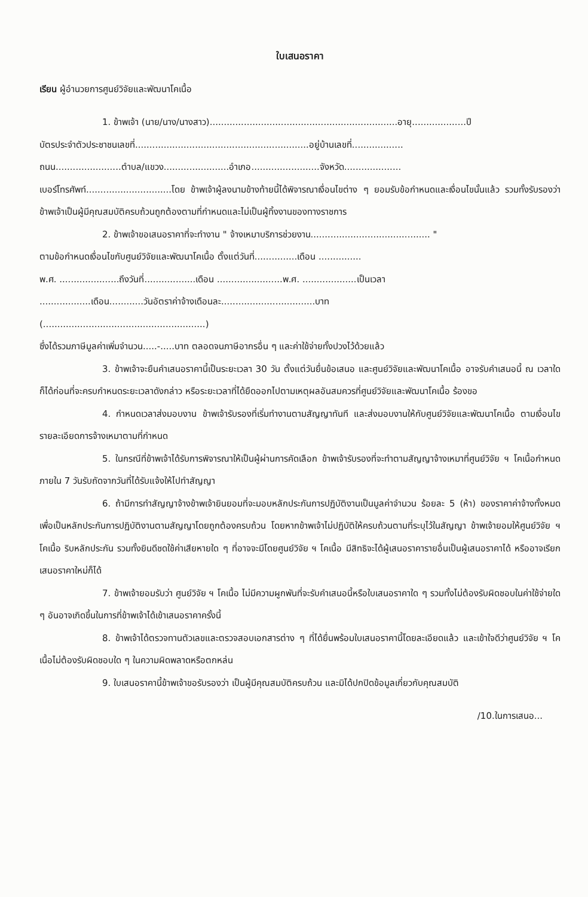ใบเสนอราคา
เรียน ผู้อำนวยการศูนย์วิจัยและพัฒนาโคเนื้อ
1. ข้าพเจ้า (นาย/นาง/นางสาว)..................................................................อายุ...................ปี
บัตรประจำตัวประชาชนเลขที่.............................................................อยู่บ้านเลขที่..................
ถนน.......................ตำบล/แขวง.......................อำเภอ........................จังหวัด....................
เบอร์โทรศัพท์..............................โดย ข้าพเจ้าผู้ลงนามข้างท้ายนี้ได้พิจารณาเงื่อนไขต่าง ๆ ยอมรับข้อกำหนดและเงื่อนไขนั้นแล้ว รวมทั้งรับรองว่าข้าพเจ้าเป็นผู้มีคุณสมบัติครบถ้วนถูกต้องตามที่กำหนดและไม่เป็นผู้ทิ้งงานของทางราชการ
2. ข้าพเจ้าขอเสนอราคาที่จะทำงาน " จ้างเหมาบริการช่วยงาน.......................................... "
ตามข้อกำหนดเงื่อนไขกับศูนย์วิจัยและพัฒนาโคเนื้อ ตั้งแต่วันที่...............เดือน ...............
พ.ศ. .....................ถึงวันที่..................เดือน .......................พ.ศ. ...................เป็นเวลา
..................เดือน............วันอัตราค่าจ้างเดือนละ.................................บาท
(.........................................................)
ซึ่งได้รวมภาษีมูลค่าเพิ่มจำนวน.....-.....บาท ตลอดจนภาษีอากรอื่น ๆ และค่าใช้จ่ายทั้งปวงไว้ด้วยแล้ว
3. ข้าพเจ้าจะยืนคำเสนอราคานี้เป็นระยะเวลา 30 วัน ตั้งแต่วันยื่นข้อเสนอ และศูนย์วิจัยและพัฒนาโคเนื้อ อาจรับคำเสนอนี้ ณ เวลาใดก็ได้ก่อนที่จะครบกำหนดระยะเวลาดังกล่าว หรือระยะเวลาที่ได้ยืดออกไปตามเหตุผลอันสมควรที่ศูนย์วิจัยและพัฒนาโคเนื้อ ร้องขอ
4. กำหนดเวลาส่งมอบงาน ข้าพเจ้ารับรองที่เริ่มทำงานตามสัญญาทันที และส่งมอบงานให้กับศูนย์วิจัยและพัฒนาโคเนื้อ ตามเงื่อนไขรายละเอียดการจ้างเหมาตามที่กำหนด
5. ในกรณีที่ข้าพเจ้าได้รับการพิจารณาให้เป็นผู้ผ่านการคัดเลือก ข้าพเจ้ารับรองที่จะทำตามสัญญาจ้างเหมาที่ศูนย์วิจัย ฯ โคเนื้อกำหนด ภายใน 7 วันรับถัดจากวันที่ได้รับแจ้งให้ไปทำสัญญา
6. ถ้ามีการทำสัญญาจ้างข้าพเจ้ายินยอมที่จะมอบหลักประกันการปฏิบัติงานเป็นมูลค่าจำนวน ร้อยละ 5 (ห้า) ของราคาค่าจ้างทั้งหมด เพื่อเป็นหลักประกันการปฏิบัติงานตามสัญญาโดยถูกต้องครบถ้วน โดยหากข้าพเจ้าไม่ปฏิบัติให้ครบถ้วนตามที่ระบุไว้ในสัญญา ข้าพเจ้ายอมให้ศูนย์วิจัย ฯ โคเนื้อ ริบหลักประกัน รวมทั้งยินดีชดใช้ค่าเสียหายใด ๆ ที่อาจจะมีโดยศูนย์วิจัย ฯ โคเนื้อ มีสิทธิจะได้ผู้เสนอราคารายอื่นเป็นผู้เสนอราคาได้ หรืออาจเรียกเสนอราคาใหม่ก็ได้
7. ข้าพเจ้ายอมรับว่า ศูนย์วิจัย ฯ โคเนื้อ ไม่มีความผูกพันที่จะรับคำเสนอนี้หรือใบเสนอราคาใด ๆ รวมทั้งไม่ต้องรับผิดชอบในค่าใช้จ่ายใด ๆ อันอาจเกิดขึ้นในการที่ข้าพเจ้าได้เข้าเสนอราคาครั้งนี้
8. ข้าพเจ้าได้ตรวจทานตัวเลขและตรวจสอบเอกสารต่าง ๆ ที่ได้ยื่นพร้อมใบเสนอราคานี้โดยละเอียดแล้ว และเข้าใจดีว่าศูนย์วิจัย ฯ โคเนื้อไม่ต้องรับผิดชอบใด ๆ ในความผิดพลาดหรือตกหล่น
9. ใบเสนอราคานี้ข้าพเจ้าขอรับรองว่า เป็นผู้มีคุณสมบัติครบถ้วน และมิได้ปกปิดข้อมูลเกี่ยวกับคุณสมบัติ
/10.ในการเสนอ...